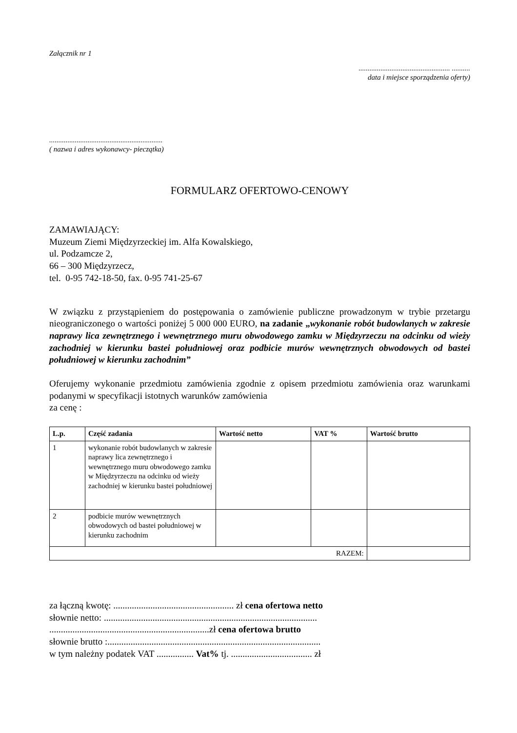Załącznik nr 1
.................................................. ..........
data i miejsce sporządzenia oferty)
..............................................................
( nazwa i adres wykonawcy- pieczątka)
FORMULARZ OFERTOWO-CENOWY
ZAMAWIAJĄCY:
Muzeum Ziemi Międzyrzeckiej im. Alfa Kowalskiego,
ul. Podzamcze 2,
66 – 300 Międzyrzecz,
tel. 0-95 742-18-50, fax. 0-95 741-25-67
W związku z przystąpieniem do postępowania o zamówienie publiczne prowadzonym w trybie przetargu nieograniczonego o wartości poniżej 5 000 000 EURO, na zadanie „wykonanie robót budowlanych w zakresie naprawy lica zewnętrznego i wewnętrznego muru obwodowego zamku w Międzyrzeczu na odcinku od wieży zachodniej w kierunku bastei południowej oraz podbicie murów wewnętrznych obwodowych od bastei południowej w kierunku zachodnim”
Oferujemy wykonanie przedmiotu zamówienia zgodnie z opisem przedmiotu zamówienia oraz warunkami podanymi w specyfikacji istotnych warunków zamówienia
za cenę :
| L.p. | Część zadania | Wartość netto | VAT % | Wartość brutto |
| --- | --- | --- | --- | --- |
| 1 | wykonanie robót budowlanych w zakresie naprawy lica zewnętrznego i wewnętrznego muru obwodowego zamku w Międzyrzeczu na odcinku od wieży zachodniej w kierunku bastei południowej | | | |
| 2 | podbicie murów wewnętrznych obwodowych od bastei południowej w kierunku zachodnim | | | |
| RAZEM: | | | | |
za łączną kwotę: .................................................... zł cena ofertowa netto
słownie netto: ............................................................................................
.....................................................................zł cena ofertowa brutto
słownie brutto :............................................................................................
w tym należny podatek VAT ................ Vat% tj. ................................... zł